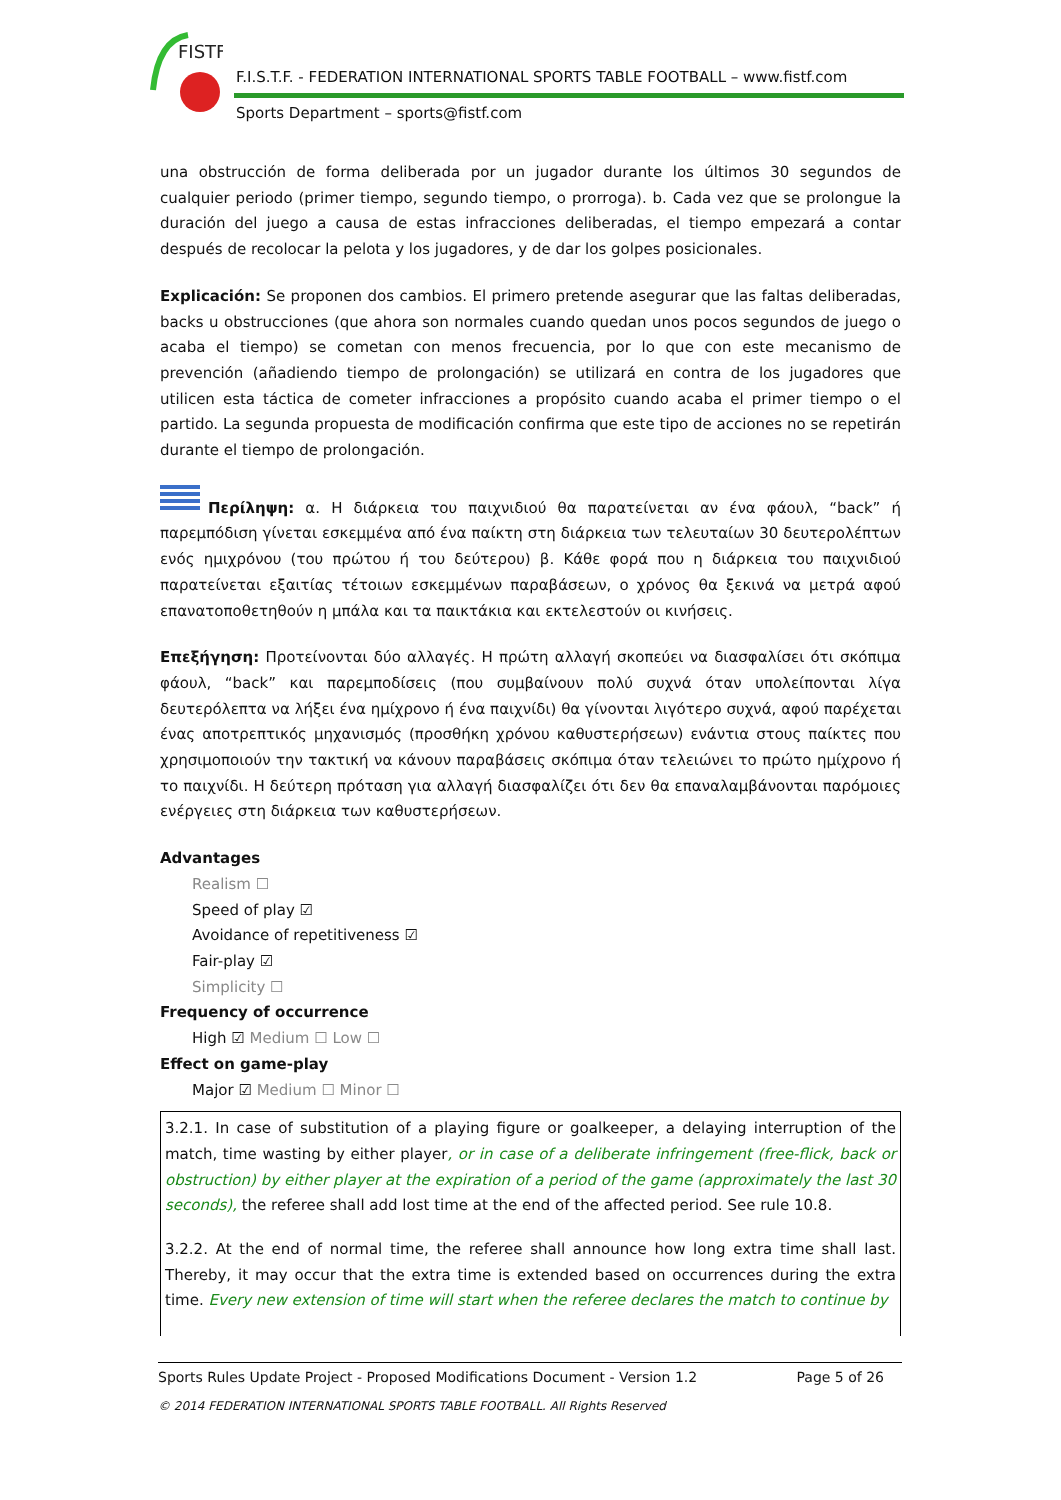FISTF
F.I.S.T.F. - FEDERATION INTERNATIONAL SPORTS TABLE FOOTBALL – www.fistf.com
Sports Department – sports@fistf.com
una obstrucción de forma deliberada por un jugador durante los últimos 30 segundos de cualquier periodo (primer tiempo, segundo tiempo, o prorroga). b. Cada vez que se prolongue la duración del juego a causa de estas infracciones deliberadas, el tiempo empezará a contar después de recolocar la pelota y los jugadores, y de dar los golpes posicionales.
Explicación: Se proponen dos cambios. El primero pretende asegurar que las faltas deliberadas, backs u obstrucciones (que ahora son normales cuando quedan unos pocos segundos de juego o acaba el tiempo) se cometan con menos frecuencia, por lo que con este mecanismo de prevención (añadiendo tiempo de prolongación) se utilizará en contra de los jugadores que utilicen esta táctica de cometer infracciones a propósito cuando acaba el primer tiempo o el partido. La segunda propuesta de modificación confirma que este tipo de acciones no se repetirán durante el tiempo de prolongación.
Περίληψη: α. Η διάρκεια του παιχνιδιού θα παρατείνεται αν ένα φάουλ, “back” ή παρεμπόδιση γίνεται εσκεμμένα από ένα παίκτη στη διάρκεια των τελευταίων 30 δευτερολέπτων ενός ημιχρόνου (του πρώτου ή του δεύτερου) β. Κάθε φορά που η διάρκεια του παιχνιδιού παρατείνεται εξαιτίας τέτοιων εσκεμμένων παραβάσεων, ο χρόνος θα ξεκινά να μετρά αφού επανατοποθετηθούν η μπάλα και τα παικτάκια και εκτελεστούν οι κινήσεις.
Επεξήγηση: Προτείνονται δύο αλλαγές. Η πρώτη αλλαγή σκοπεύει να διασφαλίσει ότι σκόπιμα φάουλ, “back” και παρεμποδίσεις (που συμβαίνουν πολύ συχνά όταν υπολείπονται λίγα δευτερόλεπτα να λήξει ένα ημίχρονο ή ένα παιχνίδι) θα γίνονται λιγότερο συχνά, αφού παρέχεται ένας αποτρεπτικός μηχανισμός (προσθήκη χρόνου καθυστερήσεων) ενάντια στους παίκτες που χρησιμοποιούν την τακτική να κάνουν παραβάσεις σκόπιμα όταν τελειώνει το πρώτο ημίχρονο ή το παιχνίδι. Η δεύτερη πρόταση για αλλαγή διασφαλίζει ότι δεν θα επαναλαμβάνονται παρόμοιες ενέργειες στη διάρκεια των καθυστερήσεων.
Advantages
Realism ☐
Speed of play ☑
Avoidance of repetitiveness ☑
Fair-play ☑
Simplicity ☐
Frequency of occurrence
High ☑ Medium ☐ Low ☐
Effect on game-play
Major ☑ Medium ☐ Minor ☐
3.2.1. In case of substitution of a playing figure or goalkeeper, a delaying interruption of the match, time wasting by either player, or in case of a deliberate infringement (free-flick, back or obstruction) by either player at the expiration of a period of the game (approximately the last 30 seconds), the referee shall add lost time at the end of the affected period. See rule 10.8.
3.2.2. At the end of normal time, the referee shall announce how long extra time shall last. Thereby, it may occur that the extra time is extended based on occurrences during the extra time. Every new extension of time will start when the referee declares the match to continue by
Sports Rules Update Project - Proposed Modifications Document - Version 1.2 Page 5 of 26
© 2014 FEDERATION INTERNATIONAL SPORTS TABLE FOOTBALL. All Rights Reserved